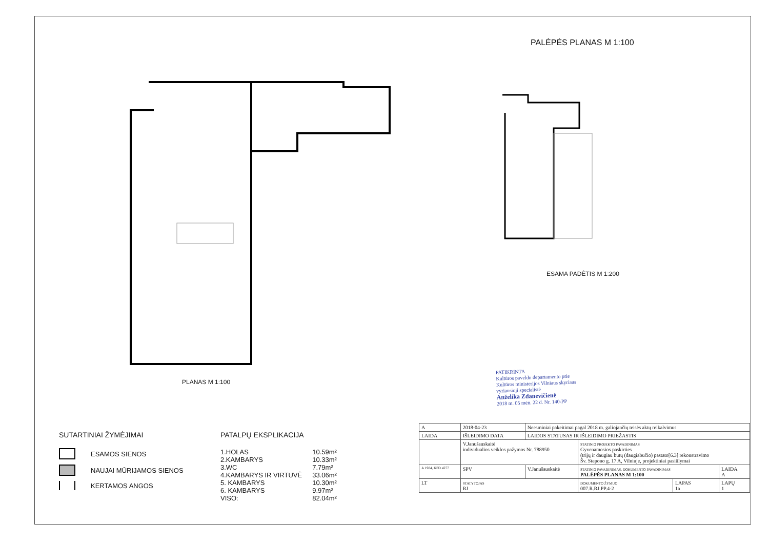PALĖPĖS PLANAS M 1:100
PLANAS M 1:100
ESAMA PADĖTIS M 1:200
SUTARTINIAI ŽYMĖJIMAI
ESAMOS SIENOS
NAUJAI MŪRIJAMOS SIENOS
KERTAMOS ANGOS
PATALPŲ EKSPLIKACIJA
| 1.HOLAS | 10.59m² |
| 2.KAMBARYS | 10.33m² |
| 3.WC | 7.79m² |
| 4.KAMBARYS IR VIRTUVĖ | 33.06m² |
| 5. KAMBARYS | 10.30m² |
| 6. KAMBARYS | 9.97m² |
| VISO: | 82.04m² |
PATIKRINTA
Kultūros paveldo departamento prie
Kultūros ministerijos Vilniaus skyriaus
vyriausioji specialistė
Anželika Zdanevičienė
2018 m. 05 mėn. 22 d. Nr. 140-PP
| A | 2018-04-23 | Neesminiai pakeitimai pagal 2018 m. galiojančių teisės aktų reikalvimus | | | |
| LAIDA | IŠLEIDIMO DATA | LAIDOS STATUSAS IR IŠLEIDIMO PRIEŽASTIS | | | |
| | V.Janušauskaitė individualios veiklos pažymos Nr. 788950 | | STATINIO PROJEKTO PAVADINIMAS Gyvenamosios paskirties (trijų ir daugiau butų (daugiabučio) pastato[6.3] rekonstravimo Šv. Stepono g. 17 A, Vilniuje, projektiniai pasiūlymai | | |
| A 1984, KPD 4277 | SPV | V.Janušauskaitė | STATINIO PAVADINIMAS, DOKUMENTO PAVADINIMAS PALĖPĖS PLANAS M 1:100 | | LAIDA A |
| LT | STATYTOJAS RJ | | DOKUMENTO ŽYMUO 007.R.RJ.PP.4-2 | LAPAS 1a | LAPŲ 1 |